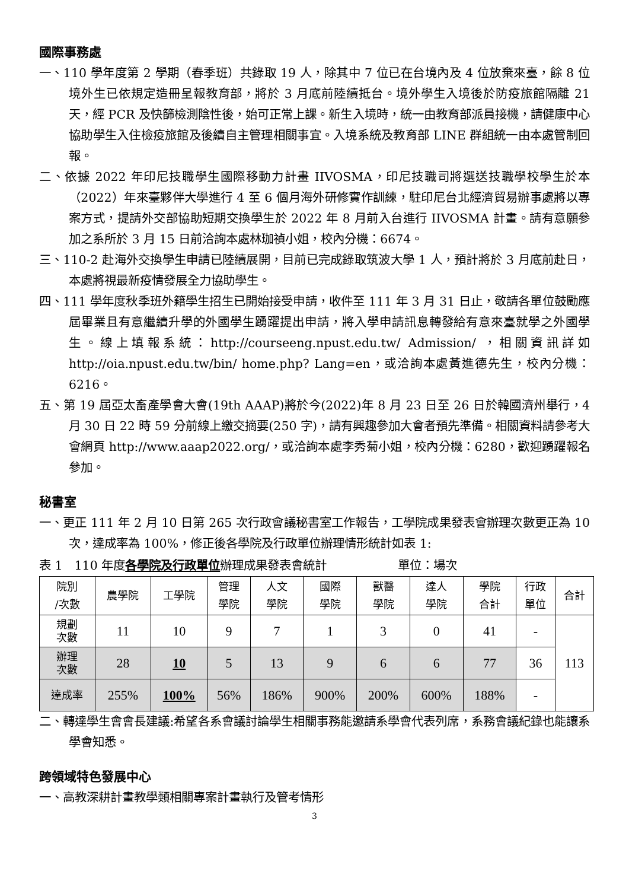國際事務處
一、110 學年度第 2 學期（春季班）共錄取 19 人，除其中 7 位已在台境內及 4 位放棄來臺，餘 8 位境外生已依規定造冊呈報教育部，將於 3 月底前陸續抵台。境外學生入境後於防疫旅館隔離 21 天，經 PCR 及快篩檢測陰性後，始可正常上課。新生入境時，統一由教育部派員接機，請健康中心協助學生入住檢疫旅館及後續自主管理相關事宜。入境系統及教育部 LINE 群組統一由本處管制回報。
二、依據 2022 年印尼技職學生國際移動力計畫 IIVOSMA，印尼技職司將選送技職學校學生於本（2022）年來臺夥伴大學進行 4 至 6 個月海外研修實作訓練，駐印尼台北經濟貿易辦事處將以專案方式，提請外交部協助短期交換學生於 2022 年 8 月前入台進行 IIVOSMA 計畫。請有意願參加之系所於 3 月 15 日前洽詢本處林珈禎小姐，校內分機：6674。
三、110-2 赴海外交換學生申請已陸續展開，目前已完成錄取筑波大學 1 人，預計將於 3 月底前赴日，本處將視最新疫情發展全力協助學生。
四、111 學年度秋季班外籍學生招生已開始接受申請，收件至 111 年 3 月 31 日止，敬請各單位鼓勵應屆畢業且有意繼續升學的外國學生踴躍提出申請，將入學申請訊息轉發給有意來臺就學之外國學生。線上填報系統：http://courseeng.npust.edu.tw/ Admission/ ，相關資訊詳如 http://oia.npust.edu.tw/bin/ home.php? Lang=en，或洽詢本處黃進德先生，校內分機：6216。
五、第 19 屆亞太畜產學會大會(19th AAAP)將於今(2022)年 8 月 23 日至 26 日於韓國濟州舉行，4 月 30 日 22 時 59 分前線上繳交摘要(250 字)，請有興趣參加大會者預先準備。相關資料請參考大會網頁 http://www.aaap2022.org/，或洽詢本處李秀菊小姐，校內分機：6280，歡迎踴躍報名參加。
秘書室
一、更正 111 年 2 月 10 日第 265 次行政會議秘書室工作報告，工學院成果發表會辦理次數更正為 10 次，達成率為 100%，修正後各學院及行政單位辦理情形統計如表 1:
表 1　110 年度各學院及行政單位辦理成果發表會統計　　　　　　單位：場次
| 院別 /次數 | 農學院 | 工學院 | 管理 學院 | 人文 學院 | 國際 學院 | 獸醫 學院 | 達人 學院 | 學院 合計 | 行政 單位 | 合計 |
| 規劃 次數 | 11 | 10 | 9 | 7 | 1 | 3 | 0 | 41 | - | 113 |
| 辦理 次數 | 28 | 10 | 5 | 13 | 9 | 6 | 6 | 77 | 36 | |
| 達成率 | 255% | 100% | 56% | 186% | 900% | 200% | 600% | 188% | - | |
二、轉達學生會會長建議:希望各系會議討論學生相關事務能邀請系學會代表列席，系務會議紀錄也能讓系學會知悉。
跨領域特色發展中心
一、高教深耕計畫教學類相關專案計畫執行及管考情形
3